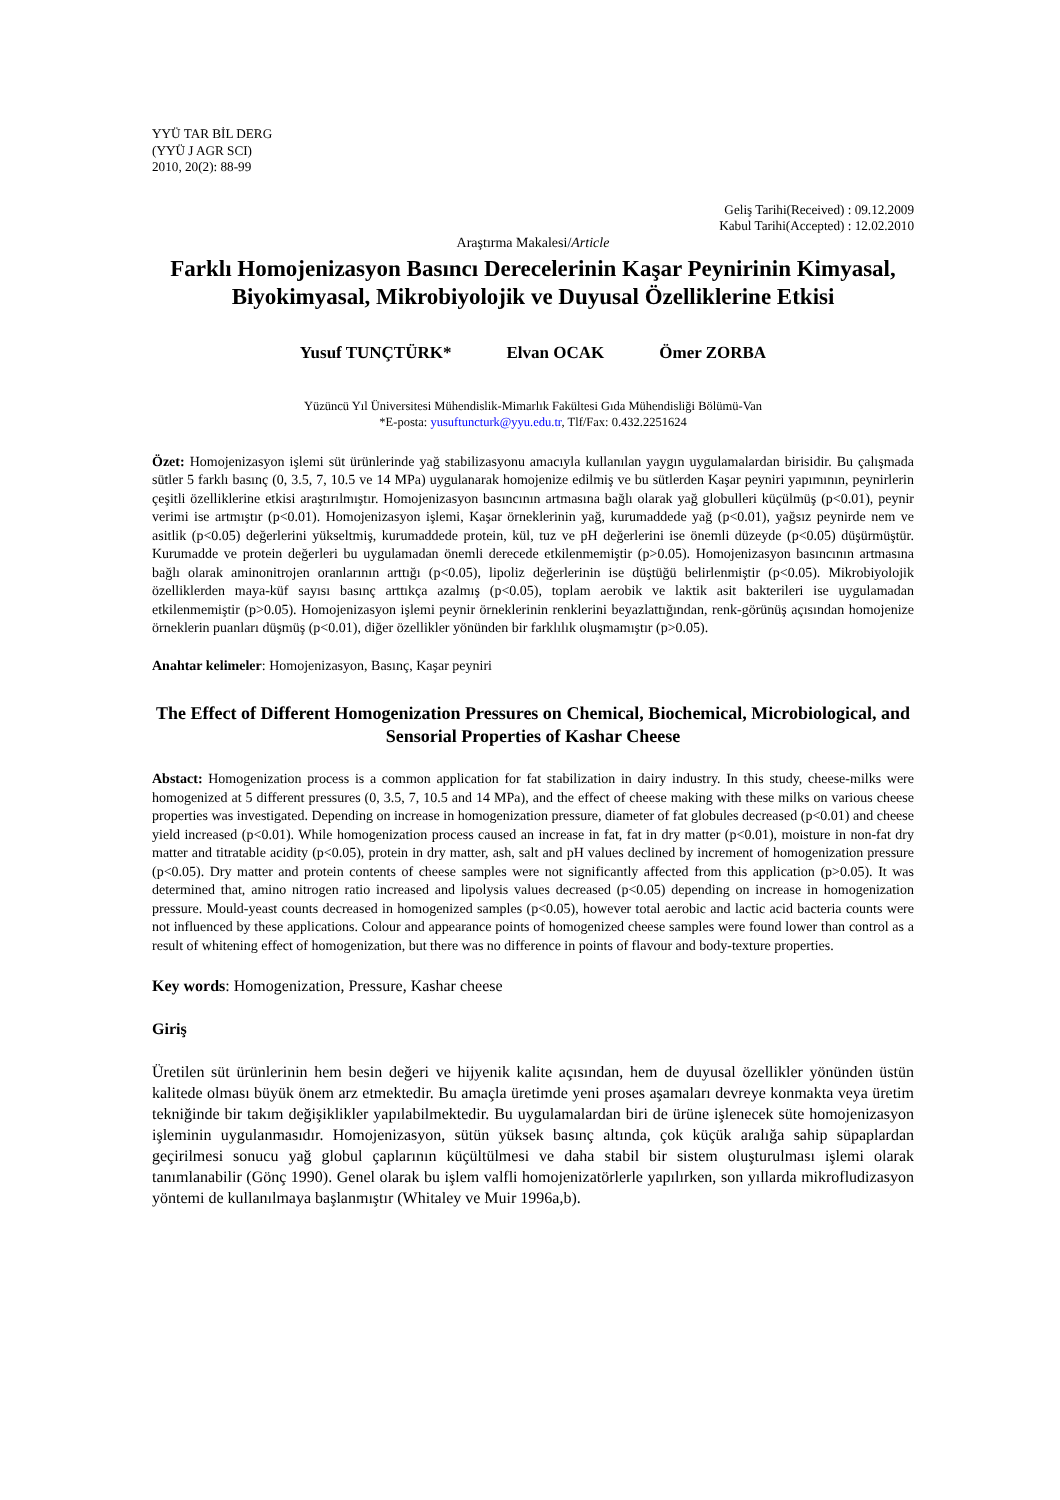YYÜ TAR BİL DERG
(YYÜ J AGR SCI)
2010, 20(2): 88-99
Geliş Tarihi(Received) : 09.12.2009
Kabul Tarihi(Accepted) : 12.02.2010
Araştırma Makalesi/Article
Farklı Homojenizasyon Basıncı Derecelerinin Kaşar Peynirinin Kimyasal, Biyokimyasal, Mikrobiyolojik ve Duyusal Özelliklerine Etkisi
Yusuf TUNÇTÜRK* Elvan OCAK Ömer ZORBA
Yüzüncü Yıl Üniversitesi Mühendislik-Mimarlık Fakültesi Gıda Mühendisliği Bölümü-Van
*E-posta: yusuftuncturk@yyu.edu.tr, Tlf/Fax: 0.432.2251624
Özet: Homojenizasyon işlemi süt ürünlerinde yağ stabilizasyonu amacıyla kullanılan yaygın uygulamalardan birisidir. Bu çalışmada sütler 5 farklı basınç (0, 3.5, 7, 10.5 ve 14 MPa) uygulanarak homojenize edilmiş ve bu sütlerden Kaşar peyniri yapımının, peynirlerin çeşitli özelliklerine etkisi araştırılmıştır. Homojenizasyon basıncının artmasına bağlı olarak yağ globulleri küçülmüş (p<0.01), peynir verimi ise artmıştır (p<0.01). Homojenizasyon işlemi, Kaşar örneklerinin yağ, kurumaddede yağ (p<0.01), yağsız peynirde nem ve asitlik (p<0.05) değerlerini yükseltmiş, kurumaddede protein, kül, tuz ve pH değerlerini ise önemli düzeyde (p<0.05) düşürmüştür. Kurumadde ve protein değerleri bu uygulamadan önemli derecede etkilenmemiştir (p>0.05). Homojenizasyon basıncının artmasına bağlı olarak aminonitrojen oranlarının arttığı (p<0.05), lipoliz değerlerinin ise düştüğü belirlenmiştir (p<0.05). Mikrobiyolojik özelliklerden maya-küf sayısı basınç arttıkça azalmış (p<0.05), toplam aerobik ve laktik asit bakterileri ise uygulamadan etkilenmemiştir (p>0.05). Homojenizasyon işlemi peynir örneklerinin renklerini beyazlattığından, renk-görünüş açısından homojenize örneklerin puanları düşmüş (p<0.01), diğer özellikler yönünden bir farklılık oluşmamıştır (p>0.05).
Anahtar kelimeler: Homojenizasyon, Basınç, Kaşar peyniri
The Effect of Different Homogenization Pressures on Chemical, Biochemical, Microbiological, and Sensorial Properties of Kashar Cheese
Abstact: Homogenization process is a common application for fat stabilization in dairy industry. In this study, cheese-milks were homogenized at 5 different pressures (0, 3.5, 7, 10.5 and 14 MPa), and the effect of cheese making with these milks on various cheese properties was investigated. Depending on increase in homogenization pressure, diameter of fat globules decreased (p<0.01) and cheese yield increased (p<0.01). While homogenization process caused an increase in fat, fat in dry matter (p<0.01), moisture in non-fat dry matter and titratable acidity (p<0.05), protein in dry matter, ash, salt and pH values declined by increment of homogenization pressure (p<0.05). Dry matter and protein contents of cheese samples were not significantly affected from this application (p>0.05). It was determined that, amino nitrogen ratio increased and lipolysis values decreased (p<0.05) depending on increase in homogenization pressure. Mould-yeast counts decreased in homogenized samples (p<0.05), however total aerobic and lactic acid bacteria counts were not influenced by these applications. Colour and appearance points of homogenized cheese samples were found lower than control as a result of whitening effect of homogenization, but there was no difference in points of flavour and body-texture properties.
Key words: Homogenization, Pressure, Kashar cheese
Giriş
Üretilen süt ürünlerinin hem besin değeri ve hijyenik kalite açısından, hem de duyusal özellikler yönünden üstün kalitede olması büyük önem arz etmektedir. Bu amaçla üretimde yeni proses aşamaları devreye konmakta veya üretim tekniğinde bir takım değişiklikler yapılabilmektedir. Bu uygulamalardan biri de ürüne işlenecek süte homojenizasyon işleminin uygulanmasıdır. Homojenizasyon, sütün yüksek basınç altında, çok küçük aralığa sahip süpaplardan geçirilmesi sonucu yağ globul çaplarının küçültülmesi ve daha stabil bir sistem oluşturulması işlemi olarak tanımlanabilir (Gönç 1990). Genel olarak bu işlem valfli homojenizatörlerle yapılırken, son yıllarda mikrofludizasyon yöntemi de kullanılmaya başlanmıştır (Whitaley ve Muir 1996a,b).